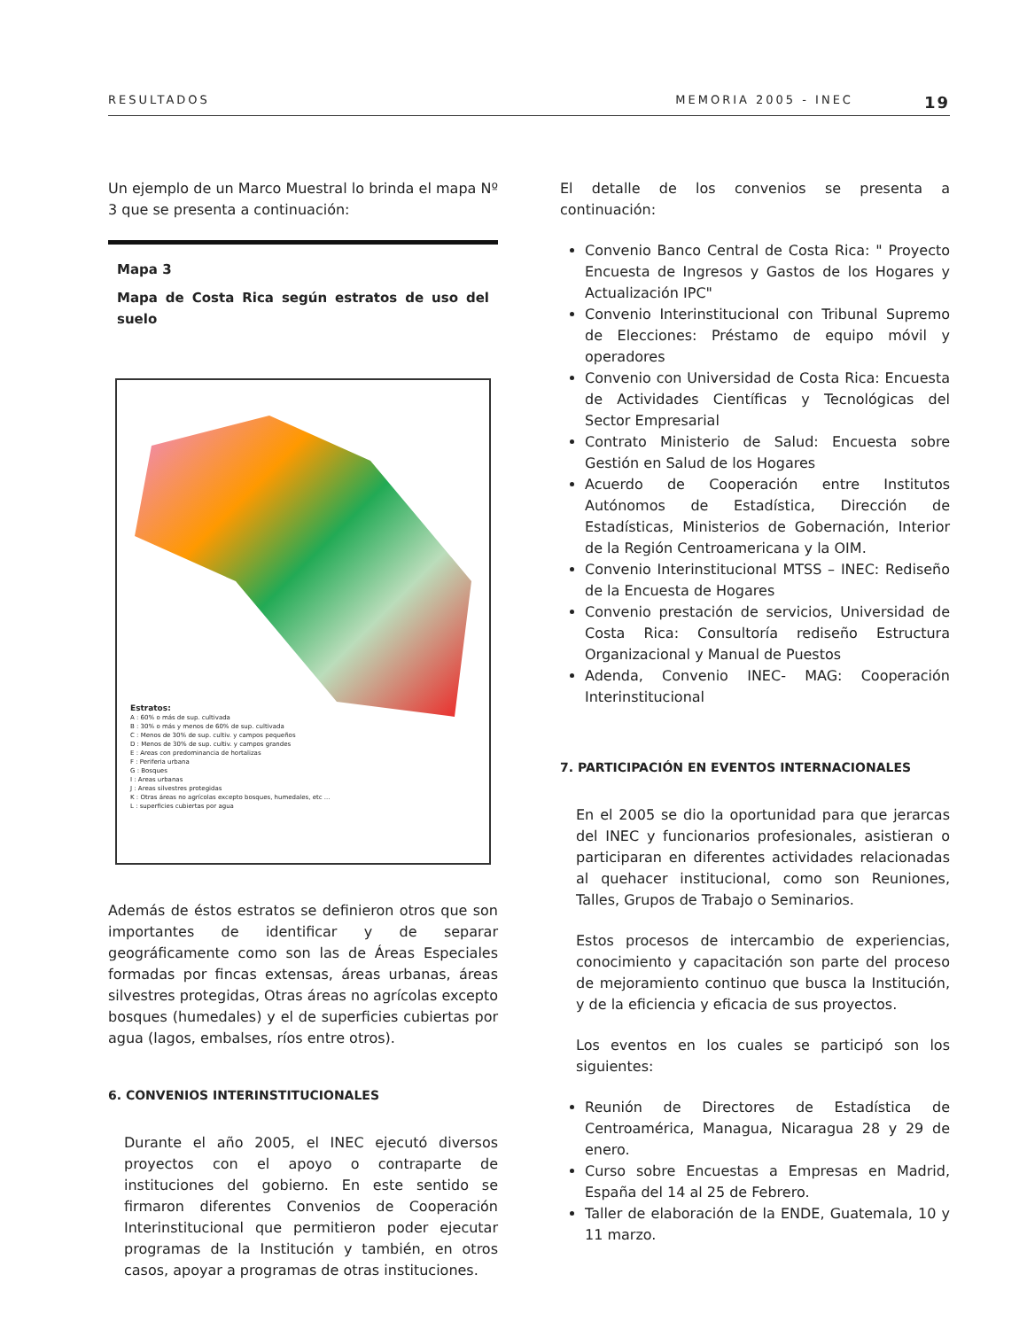RESULTADOS MEMORIA 2005 - INEC 19
Un ejemplo de un Marco Muestral lo brinda el mapa Nº 3 que se presenta a continuación:
Mapa 3
Mapa de Costa Rica según estratos de uso del suelo
Estratos:
A : 60% o más de sup. cultivada
B : 30% o más y menos de 60% de sup. cultivada
C : Menos de 30% de sup. cultiv. y campos pequeños
D : Menos de 30% de sup. cultiv. y campos grandes
E : Areas con predominancia de hortalizas
F : Periferia urbana
G : Bosques
I : Areas urbanas
J : Areas silvestres protegidas
K : Otras áreas no agrícolas excepto bosques, humedales, etc ...
L : superficies cubiertas por agua
Además de éstos estratos se definieron otros que son importantes de identificar y de separar geográficamente como son las de Áreas Especiales formadas por fincas extensas, áreas urbanas, áreas silvestres protegidas, Otras áreas no agrícolas excepto bosques (humedales) y el de superficies cubiertas por agua (lagos, embalses, ríos entre otros).
6. CONVENIOS INTERINSTITUCIONALES
Durante el año 2005, el INEC ejecutó diversos proyectos con el apoyo o contraparte de instituciones del gobierno. En este sentido se firmaron diferentes Convenios de Cooperación Interinstitucional que permitieron poder ejecutar programas de la Institución y también, en otros casos, apoyar a programas de otras instituciones.
El detalle de los convenios se presenta a continuación:
Convenio Banco Central de Costa Rica: " Proyecto Encuesta de Ingresos y Gastos de los Hogares y Actualización IPC"
Convenio Interinstitucional con Tribunal Supremo de Elecciones: Préstamo de equipo móvil y operadores
Convenio con Universidad de Costa Rica: Encuesta de Actividades Científicas y Tecnológicas del Sector Empresarial
Contrato Ministerio de Salud: Encuesta sobre Gestión en Salud de los Hogares
Acuerdo de Cooperación entre Institutos Autónomos de Estadística, Dirección de Estadísticas, Ministerios de Gobernación, Interior de la Región Centroamericana y la OIM.
Convenio Interinstitucional MTSS – INEC: Rediseño de la Encuesta de Hogares
Convenio prestación de servicios, Universidad de Costa Rica: Consultoría rediseño Estructura Organizacional y Manual de Puestos
Adenda, Convenio INEC- MAG: Cooperación Interinstitucional
7. PARTICIPACIÓN EN EVENTOS INTERNACIONALES
En el 2005 se dio la oportunidad para que jerarcas del INEC y funcionarios profesionales, asistieran o participaran en diferentes actividades relacionadas al quehacer institucional, como son Reuniones, Talles, Grupos de Trabajo o Seminarios.
Estos procesos de intercambio de experiencias, conocimiento y capacitación son parte del proceso de mejoramiento continuo que busca la Institución, y de la eficiencia y eficacia de sus proyectos.
Los eventos en los cuales se participó son los siguientes:
Reunión de Directores de Estadística de Centroamérica, Managua, Nicaragua 28 y 29 de enero.
Curso sobre Encuestas a Empresas en Madrid, España del 14 al 25 de Febrero.
Taller de elaboración de la ENDE, Guatemala, 10 y 11 marzo.